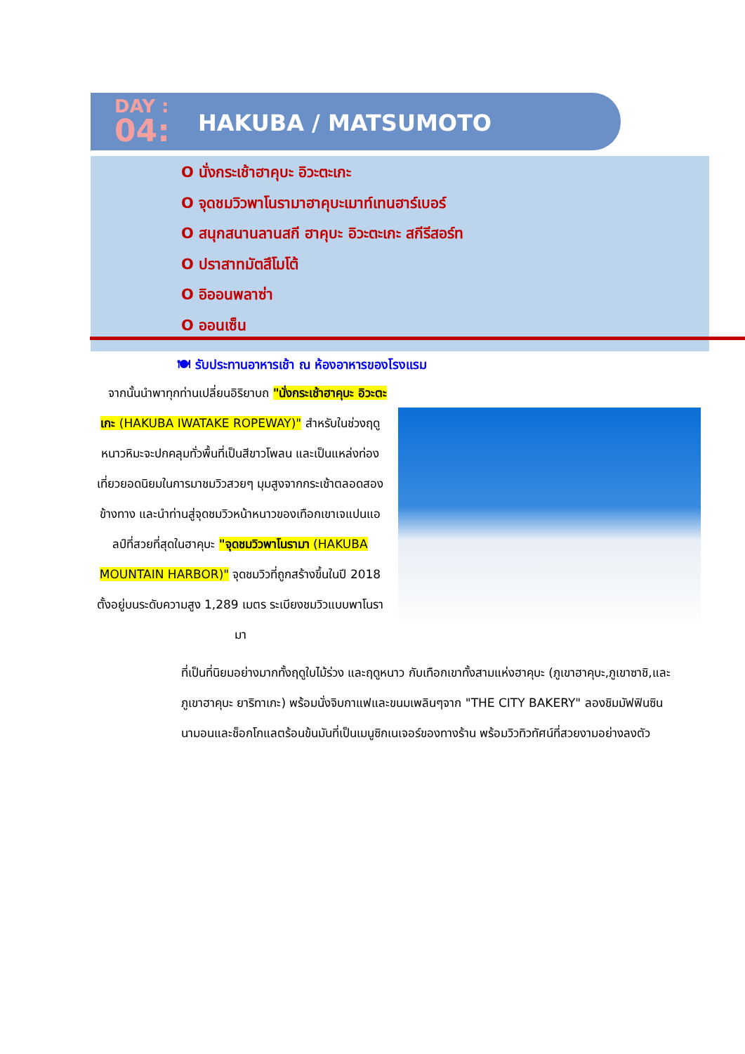DAY :
04:
HAKUBA / MATSUMOTO
O นั่งกระเช้าฮาคุบะ อิวะตะเกะ
O จุดชมวิวพาโนรามาฮาคุบะเมาท์เทนฮาร์เบอร์
O สนุกสนานลานสกี ฮาคุบะ อิวะตะเกะ สกีรีสอร์ท
O ปราสาทมัตสึโมโต้
O อิออนพลาซ่า
O ออนเซ็น
🍽 รับประทานอาหารเช้า ณ ห้องอาหารของโรงแรม
จากนั้นนำพาทุกท่านเปลี่ยนอิริยาบถ "นั่งกระเช้าฮาคุบะ อิวะตะเกะ (HAKUBA IWATAKE ROPEWAY)" สำหรับในช่วงฤดูหนาวหิมะจะปกคลุมทั่วพื้นที่เป็นสีขาวโพลน และเป็นแหล่งท่องเที่ยวยอดนิยมในการมาชมวิวสวยๆ มุมสูงจากกระเช้าตลอดสองข้างทาง และนำท่านสู่จุดชมวิวหน้าหนาวของเทือกเขาเจแปนแอลป์ที่สวยที่สุดในฮาคุบะ "จุดชมวิวพาโนรามา (HAKUBA MOUNTAIN HARBOR)" จุดชมวิวที่ถูกสร้างขึ้นในปี 2018 ตั้งอยู่บนระดับความสูง 1,289 เมตร ระเบียงชมวิวแบบพาโนรามา
ที่เป็นที่นิยมอย่างมากทั้งฤดูใบไม้ร่วง และฤดูหนาว กับเทือกเขาทั้งสามแห่งฮาคุบะ (ภูเขาฮาคุบะ,ภูเขาซาชิ,และภูเขาฮาคุบะ ยาริทาเกะ) พร้อมนั่งจิบกาแฟและขนมเพลินๆจาก "THE CITY BAKERY" ลองชิมมัฟฟินซินนามอนและช็อกโกแลตร้อนข้นมันที่เป็นเมนูซิกเนเจอร์ของทางร้าน พร้อมวิวทิวทัศน์ที่สวยงามอย่างลงตัว